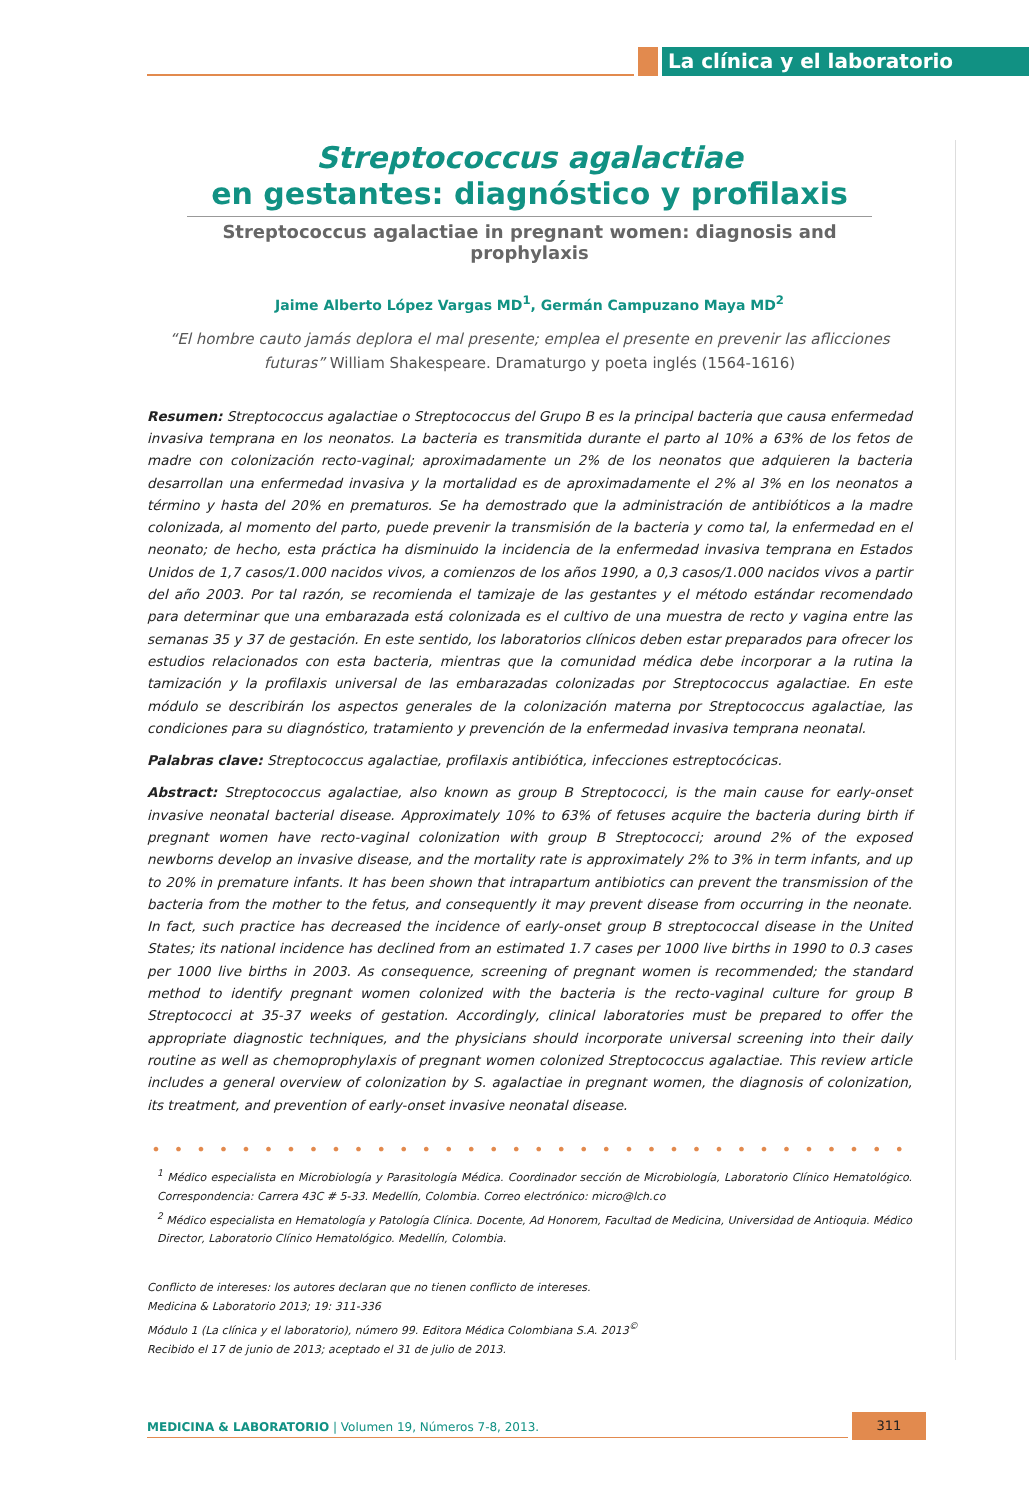La clínica y el laboratorio
Streptococcus agalactiae
en gestantes: diagnóstico y profilaxis
Streptococcus agalactiae in pregnant women: diagnosis and prophylaxis
Jaime Alberto López Vargas MD<sup>1</sup>, Germán Campuzano Maya MD<sup>2</sup>
“El hombre cauto jamás deplora el mal presente; emplea el presente en prevenir las aflicciones futuras” William Shakespeare. Dramaturgo y poeta inglés (1564-1616)
Resumen: Streptococcus agalactiae o Streptococcus del Grupo B es la principal bacteria que causa enfermedad invasiva temprana en los neonatos. La bacteria es transmitida durante el parto al 10% a 63% de los fetos de madre con colonización recto-vaginal; aproximadamente un 2% de los neonatos que adquieren la bacteria desarrollan una enfermedad invasiva y la mortalidad es de aproximadamente el 2% al 3% en los neonatos a término y hasta del 20% en prematuros. Se ha demostrado que la administración de antibióticos a la madre colonizada, al momento del parto, puede prevenir la transmisión de la bacteria y como tal, la enfermedad en el neonato; de hecho, esta práctica ha disminuido la incidencia de la enfermedad invasiva temprana en Estados Unidos de 1,7 casos/1.000 nacidos vivos, a comienzos de los años 1990, a 0,3 casos/1.000 nacidos vivos a partir del año 2003. Por tal razón, se recomienda el tamizaje de las gestantes y el método estándar recomendado para determinar que una embarazada está colonizada es el cultivo de una muestra de recto y vagina entre las semanas 35 y 37 de gestación. En este sentido, los laboratorios clínicos deben estar preparados para ofrecer los estudios relacionados con esta bacteria, mientras que la comunidad médica debe incorporar a la rutina la tamización y la profilaxis universal de las embarazadas colonizadas por Streptococcus agalactiae. En este módulo se describirán los aspectos generales de la colonización materna por Streptococcus agalactiae, las condiciones para su diagnóstico, tratamiento y prevención de la enfermedad invasiva temprana neonatal.
Palabras clave: Streptococcus agalactiae, profilaxis antibiótica, infecciones estreptocócicas.
Abstract: Streptococcus agalactiae, also known as group B Streptococci, is the main cause for early-onset invasive neonatal bacterial disease. Approximately 10% to 63% of fetuses acquire the bacteria during birth if pregnant women have recto-vaginal colonization with group B Streptococci; around 2% of the exposed newborns develop an invasive disease, and the mortality rate is approximately 2% to 3% in term infants, and up to 20% in premature infants. It has been shown that intrapartum antibiotics can prevent the transmission of the bacteria from the mother to the fetus, and consequently it may prevent disease from occurring in the neonate. In fact, such practice has decreased the incidence of early-onset group B streptococcal disease in the United States; its national incidence has declined from an estimated 1.7 cases per 1000 live births in 1990 to 0.3 cases per 1000 live births in 2003. As consequence, screening of pregnant women is recommended; the standard method to identify pregnant women colonized with the bacteria is the recto-vaginal culture for group B Streptococci at 35-37 weeks of gestation. Accordingly, clinical laboratories must be prepared to offer the appropriate diagnostic techniques, and the physicians should incorporate universal screening into their daily routine as well as chemoprophylaxis of pregnant women colonized Streptococcus agalactiae. This review article includes a general overview of colonization by S. agalactiae in pregnant women, the diagnosis of colonization, its treatment, and prevention of early-onset invasive neonatal disease.
• • • • • • • • • • • • • • • • • • • • • • • • • • • • • • • • • •
<sup>1</sup> Médico especialista en Microbiología y Parasitología Médica. Coordinador sección de Microbiología, Laboratorio Clínico Hematológico. Correspondencia: Carrera 43C # 5-33. Medellín, Colombia. Correo electrónico: micro@lch.co
<sup>2</sup> Médico especialista en Hematología y Patología Clínica. Docente, Ad Honorem, Facultad de Medicina, Universidad de Antioquia. Médico Director, Laboratorio Clínico Hematológico. Medellín, Colombia.
Conflicto de intereses: los autores declaran que no tienen conflicto de intereses.
Medicina & Laboratorio 2013; 19: 311-336
Módulo 1 (La clínica y el laboratorio), número 99. Editora Médica Colombiana S.A. 2013<sup>©</sup>
Recibido el 17 de junio de 2013; aceptado el 31 de julio de 2013.
MEDICINA & LABORATORIO | Volumen 19, Números 7-8, 2013. 311